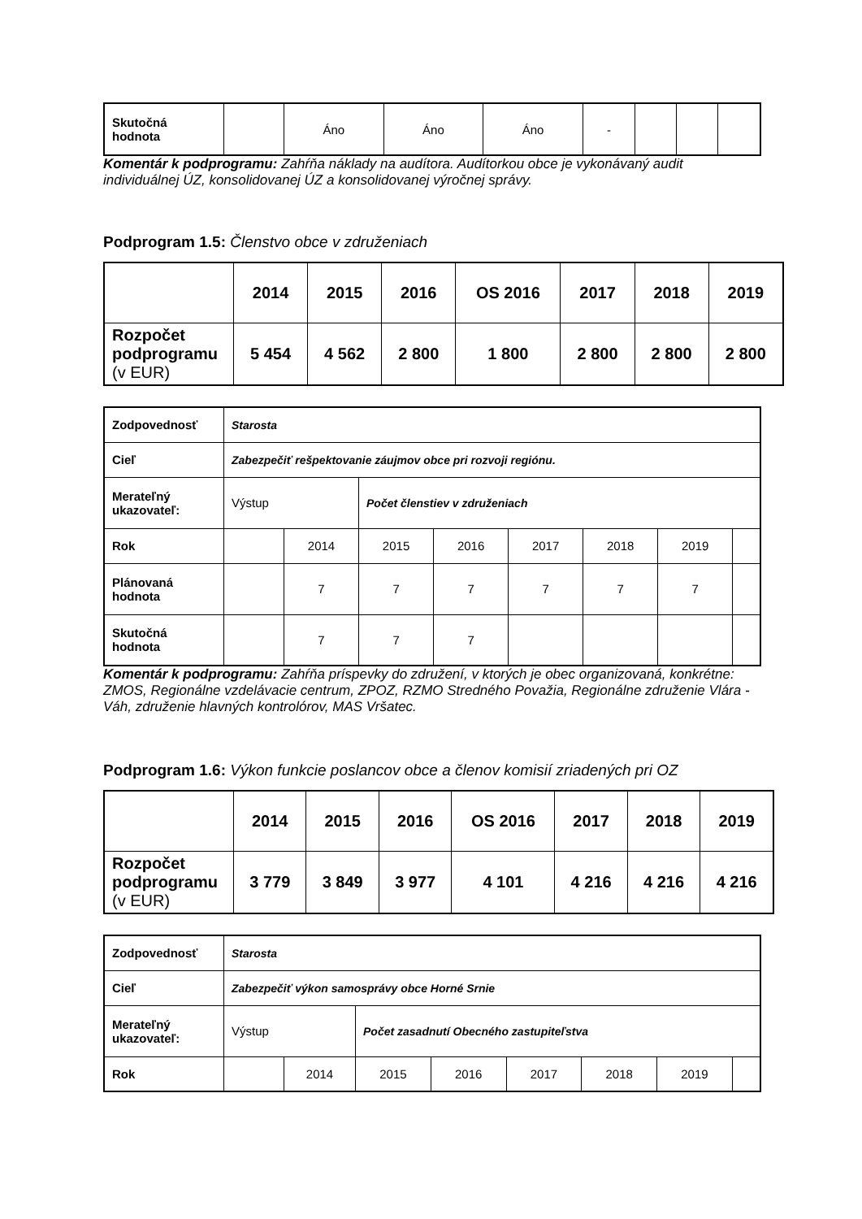| Skutočná hodnota | | Áno | Áno | Áno | - | | | |
Komentár k podprogramu: Zahŕňa náklady na audítora. Audítorkou obce je vykonávaný audit individuálnej ÚZ, konsolidovanej ÚZ a konsolidovanej výročnej správy.
Podprogram 1.5: Členstvo obce v združeniach
| | 2014 | 2015 | 2016 | OS 2016 | 2017 | 2018 | 2019 |
| Rozpočet podprogramu (v EUR) | 5 454 | 4 562 | 2 800 | 1 800 | 2 800 | 2 800 | 2 800 |
| Zodpovednosť | Starosta | | | | | | | |
| Cieľ | Zabezpečiť rešpektovanie záujmov obce pri rozvoji regiónu. | | | | | | | |
| Merateľný ukazovateľ: | Výstup | | Počet členstiev v združeniach | | | | | |
| Rok | | 2014 | 2015 | 2016 | 2017 | 2018 | 2019 | |
| Plánovaná hodnota | | 7 | 7 | 7 | 7 | 7 | 7 | |
| Skutočná hodnota | | 7 | 7 | 7 | | | | |
Komentár k podprogramu: Zahŕňa príspevky do združení, v ktorých je obec organizovaná, konkrétne: ZMOS, Regionálne vzdelávacie centrum, ZPOZ, RZMO Stredného Považia, Regionálne združenie Vlára - Váh, združenie hlavných kontrolórov, MAS Vršatec.
Podprogram 1.6: Výkon funkcie poslancov obce a členov komisií zriadených pri OZ
| | 2014 | 2015 | 2016 | OS 2016 | 2017 | 2018 | 2019 |
| Rozpočet podprogramu (v EUR) | 3 779 | 3 849 | 3 977 | 4 101 | 4 216 | 4 216 | 4 216 |
| Zodpovednosť | Starosta | | | | | | | |
| Cieľ | Zabezpečiť výkon samosprávy obce Horné Srnie | | | | | | | |
| Merateľný ukazovateľ: | Výstup | | Počet zasadnutí Obecného zastupiteľstva | | | | | |
| Rok | | 2014 | 2015 | 2016 | 2017 | 2018 | 2019 | |